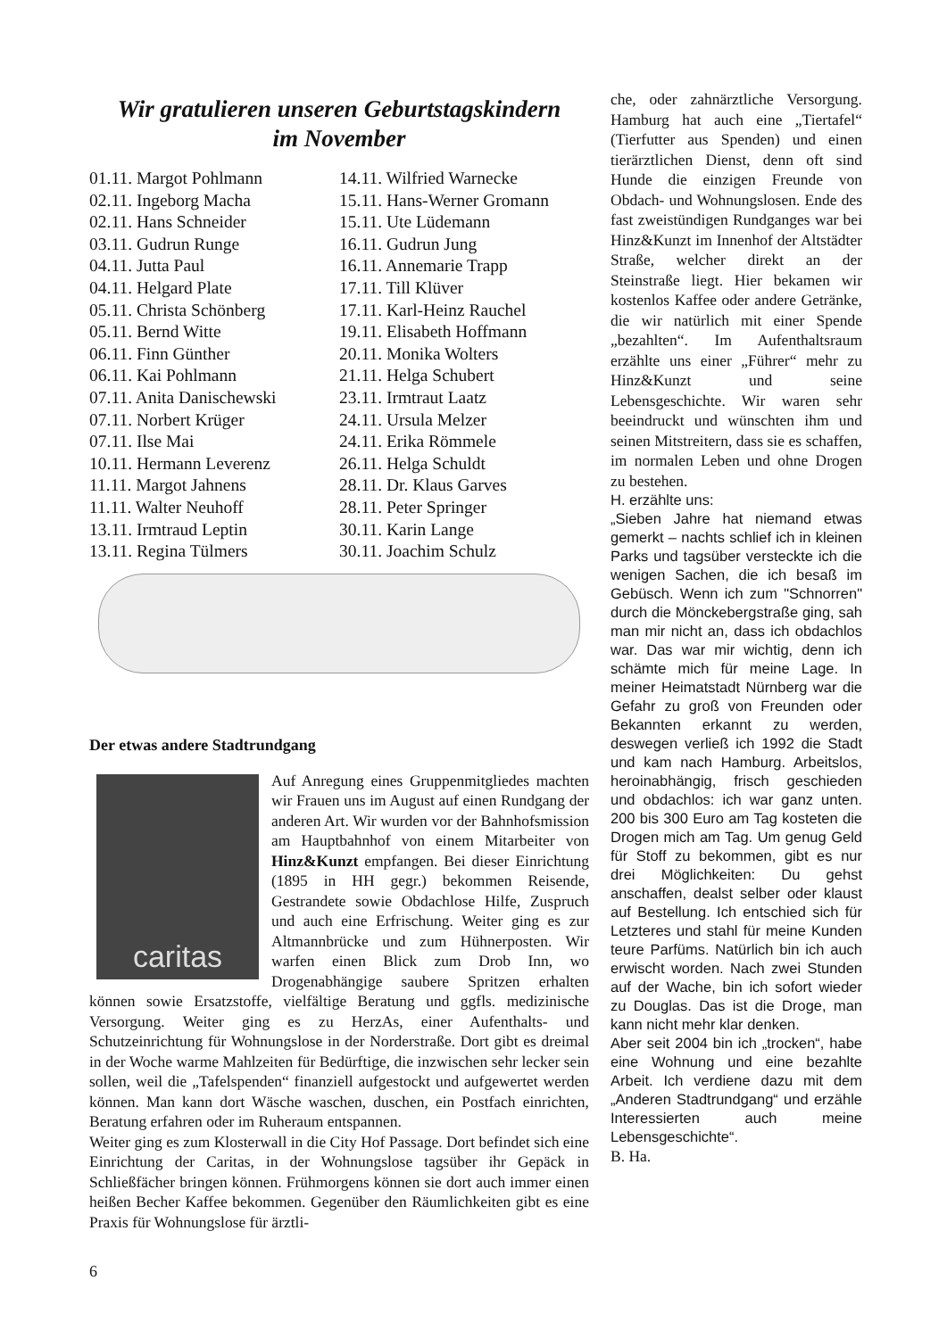Wir gratulieren unseren Geburtstagskindern
im November
01.11. Margot Pohlmann
02.11. Ingeborg Macha
02.11. Hans Schneider
03.11. Gudrun Runge
04.11. Jutta Paul
04.11. Helgard Plate
05.11. Christa Schönberg
05.11. Bernd Witte
06.11. Finn Günther
06.11. Kai Pohlmann
07.11. Anita Danischewski
07.11. Norbert Krüger
07.11. Ilse Mai
10.11. Hermann Leverenz
11.11. Margot Jahnens
11.11. Walter Neuhoff
13.11. Irmtraud Leptin
13.11. Regina Tülmers
14.11. Wilfried Warnecke
15.11. Hans-Werner Gromann
15.11. Ute Lüdemann
16.11. Gudrun Jung
16.11. Annemarie Trapp
17.11. Till Klüver
17.11. Karl-Heinz Rauchel
19.11. Elisabeth Hoffmann
20.11. Monika Wolters
21.11. Helga Schubert
23.11. Irmtraut Laatz
24.11. Ursula Melzer
24.11. Erika Römmele
26.11. Helga Schuldt
28.11. Dr. Klaus Garves
28.11. Peter Springer
30.11. Karin Lange
30.11. Joachim Schulz
Der etwas andere Stadtrundgang
caritas
Auf Anregung eines Gruppenmitgliedes machten wir Frauen uns im August auf einen Rundgang der anderen Art. Wir wurden vor der Bahnhofsmission am Hauptbahnhof von einem Mitarbeiter von Hinz&Kunzt empfangen. Bei dieser Einrichtung (1895 in HH gegr.) bekommen Reisende, Gestrandete sowie Obdachlose Hilfe, Zuspruch und auch eine Erfrischung. Weiter ging es zur Altmannbrücke und zum Hühnerposten. Wir warfen einen Blick zum Drob Inn, wo Drogenabhängige saubere Spritzen erhalten können sowie Ersatzstoffe, vielfältige Beratung und ggfls. medizinische Versorgung. Weiter ging es zu HerzAs, einer Aufenthalts- und Schutzeinrichtung für Wohnungslose in der Norderstraße. Dort gibt es dreimal in der Woche warme Mahlzeiten für Bedürftige, die inzwischen sehr lecker sein sollen, weil die „Tafelspenden“ finanziell aufgestockt und aufgewertet werden können. Man kann dort Wäsche waschen, duschen, ein Postfach einrichten, Beratung erfahren oder im Ruheraum entspannen.
Weiter ging es zum Klosterwall in die City Hof Passage. Dort befindet sich eine Einrichtung der Caritas, in der Wohnungslose tagsüber ihr Gepäck in Schließfächer bringen können. Frühmorgens können sie dort auch immer einen heißen Becher Kaffee bekommen. Gegenüber den Räumlichkeiten gibt es eine Praxis für Wohnungslose für ärztli-
che, oder zahnärztliche Versorgung. Hamburg hat auch eine „Tiertafel“ (Tierfutter aus Spenden) und einen tierärztlichen Dienst, denn oft sind Hunde die einzigen Freunde von Obdach- und Wohnungslosen. Ende des fast zweistündigen Rundganges war bei Hinz&Kunzt im Innenhof der Altstädter Straße, welcher direkt an der Steinstraße liegt. Hier bekamen wir kostenlos Kaffee oder andere Getränke, die wir natürlich mit einer Spende „bezahlten“. Im Aufenthaltsraum erzählte uns einer „Führer“ mehr zu Hinz&Kunzt und seine Lebensgeschichte. Wir waren sehr beeindruckt und wünschten ihm und seinen Mitstreitern, dass sie es schaffen, im normalen Leben und ohne Drogen zu bestehen.
H. erzählte uns:
„Sieben Jahre hat niemand etwas gemerkt – nachts schlief ich in kleinen Parks und tagsüber versteckte ich die wenigen Sachen, die ich besaß im Gebüsch. Wenn ich zum "Schnorren" durch die Mönckebergstraße ging, sah man mir nicht an, dass ich obdachlos war. Das war mir wichtig, denn ich schämte mich für meine Lage. In meiner Heimatstadt Nürnberg war die Gefahr zu groß von Freunden oder Bekannten erkannt zu werden, deswegen verließ ich 1992 die Stadt und kam nach Hamburg. Arbeitslos, heroinabhängig, frisch geschieden und obdachlos: ich war ganz unten. 200 bis 300 Euro am Tag kosteten die Drogen mich am Tag. Um genug Geld für Stoff zu bekommen, gibt es nur drei Möglichkeiten: Du gehst anschaffen, dealst selber oder klaust auf Bestellung. Ich entschied sich für Letzteres und stahl für meine Kunden teure Parfüms. Natürlich bin ich auch erwischt worden. Nach zwei Stunden auf der Wache, bin ich sofort wieder zu Douglas. Das ist die Droge, man kann nicht mehr klar denken.
Aber seit 2004 bin ich „trocken“, habe eine Wohnung und eine bezahlte Arbeit. Ich verdiene dazu mit dem „Anderen Stadtrundgang“ und erzähle Interessierten auch meine Lebensgeschichte“.
B. Ha.
6